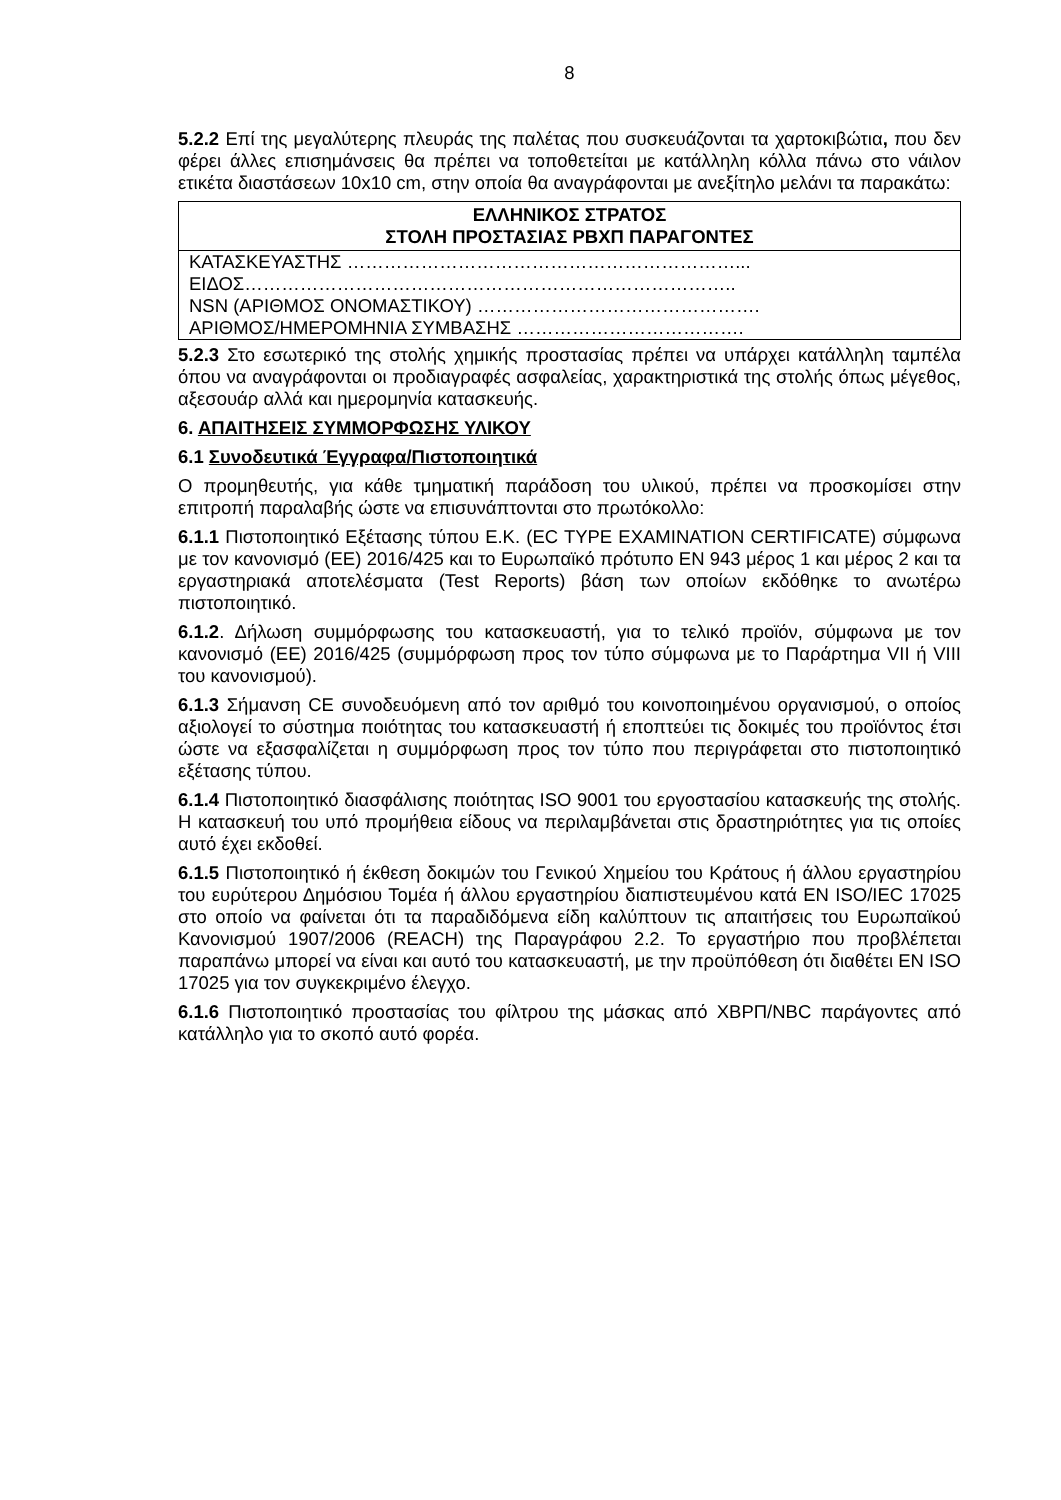8
5.2.2 Επί της μεγαλύτερης πλευράς της παλέτας που συσκευάζονται τα χαρτοκιβώτια, που δεν φέρει άλλες επισημάνσεις θα πρέπει να τοποθετείται με κατάλληλη κόλλα πάνω στο νάιλον ετικέτα διαστάσεων 10x10 cm, στην οποία θα αναγράφονται με ανεξίτηλο μελάνι τα παρακάτω:
| ΕΛΛΗΝΙΚΟΣ ΣΤΡΑΤΟΣ ΣΤΟΛΗ ΠΡΟΣΤΑΣΙΑΣ ΡΒΧΠ ΠΑΡΑΓΟΝΤΕΣ |
| --- |
| ΚΑΤΑΣΚΕΥΑΣΤΗΣ ………………………………………………………... ΕΙΔΟΣ…………………………………………………………………….. NSN (ΑΡΙΘΜΟΣ ΟΝΟΜΑΣΤΙΚΟΥ) ………………………………………. ΑΡΙΘΜΟΣ/ΗΜΕΡΟΜΗΝΙΑ ΣΥΜΒΑΣΗΣ ………………………………. |
5.2.3 Στο εσωτερικό της στολής χημικής προστασίας πρέπει να υπάρχει κατάλληλη ταμπέλα όπου να αναγράφονται οι προδιαγραφές ασφαλείας, χαρακτηριστικά της στολής όπως μέγεθος, αξεσουάρ αλλά και ημερομηνία κατασκευής.
6. ΑΠΑΙΤΗΣΕΙΣ ΣΥΜΜΟΡΦΩΣΗΣ ΥΛΙΚΟΥ
6.1 Συνοδευτικά Έγγραφα/Πιστοποιητικά
Ο προμηθευτής, για κάθε τμηματική παράδοση του υλικού, πρέπει να προσκομίσει στην επιτροπή παραλαβής ώστε να επισυνάπτονται στο πρωτόκολλο:
6.1.1 Πιστοποιητικό Εξέτασης τύπου Ε.Κ. (EC TYPE EXAMINATION CERTIFICATE) σύμφωνα με τον κανονισμό (ΕΕ) 2016/425 και το Ευρωπαϊκό πρότυπο EN 943 μέρος 1 και μέρος 2 και τα εργαστηριακά αποτελέσματα (Test Reports) βάση των οποίων εκδόθηκε το ανωτέρω πιστοποιητικό.
6.1.2. Δήλωση συμμόρφωσης του κατασκευαστή, για το τελικό προϊόν, σύμφωνα με τον κανονισμό (ΕΕ) 2016/425 (συμμόρφωση προς τον τύπο σύμφωνα με το Παράρτημα VII ή VIII του κανονισμού).
6.1.3 Σήμανση CE συνοδευόμενη από τον αριθμό του κοινοποιημένου οργανισμού, ο οποίος αξιολογεί το σύστημα ποιότητας του κατασκευαστή ή εποπτεύει τις δοκιμές του προϊόντος έτσι ώστε να εξασφαλίζεται η συμμόρφωση προς τον τύπο που περιγράφεται στο πιστοποιητικό εξέτασης τύπου.
6.1.4 Πιστοποιητικό διασφάλισης ποιότητας ISO 9001 του εργοστασίου κατασκευής της στολής. Η κατασκευή του υπό προμήθεια είδους να περιλαμβάνεται στις δραστηριότητες για τις οποίες αυτό έχει εκδοθεί.
6.1.5 Πιστοποιητικό ή έκθεση δοκιμών του Γενικού Χημείου του Κράτους ή άλλου εργαστηρίου του ευρύτερου Δημόσιου Τομέα ή άλλου εργαστηρίου διαπιστευμένου κατά EN ISO/IEC 17025 στο οποίο να φαίνεται ότι τα παραδιδόμενα είδη καλύπτουν τις απαιτήσεις του Ευρωπαϊκού Κανονισμού 1907/2006 (REACH) της Παραγράφου 2.2. Το εργαστήριο που προβλέπεται παραπάνω μπορεί να είναι και αυτό του κατασκευαστή, με την προϋπόθεση ότι διαθέτει EN ISO 17025 για τον συγκεκριμένο έλεγχο.
6.1.6 Πιστοποιητικό προστασίας του φίλτρου της μάσκας από ΧΒΡΠ/NBC παράγοντες από κατάλληλο για το σκοπό αυτό φορέα.